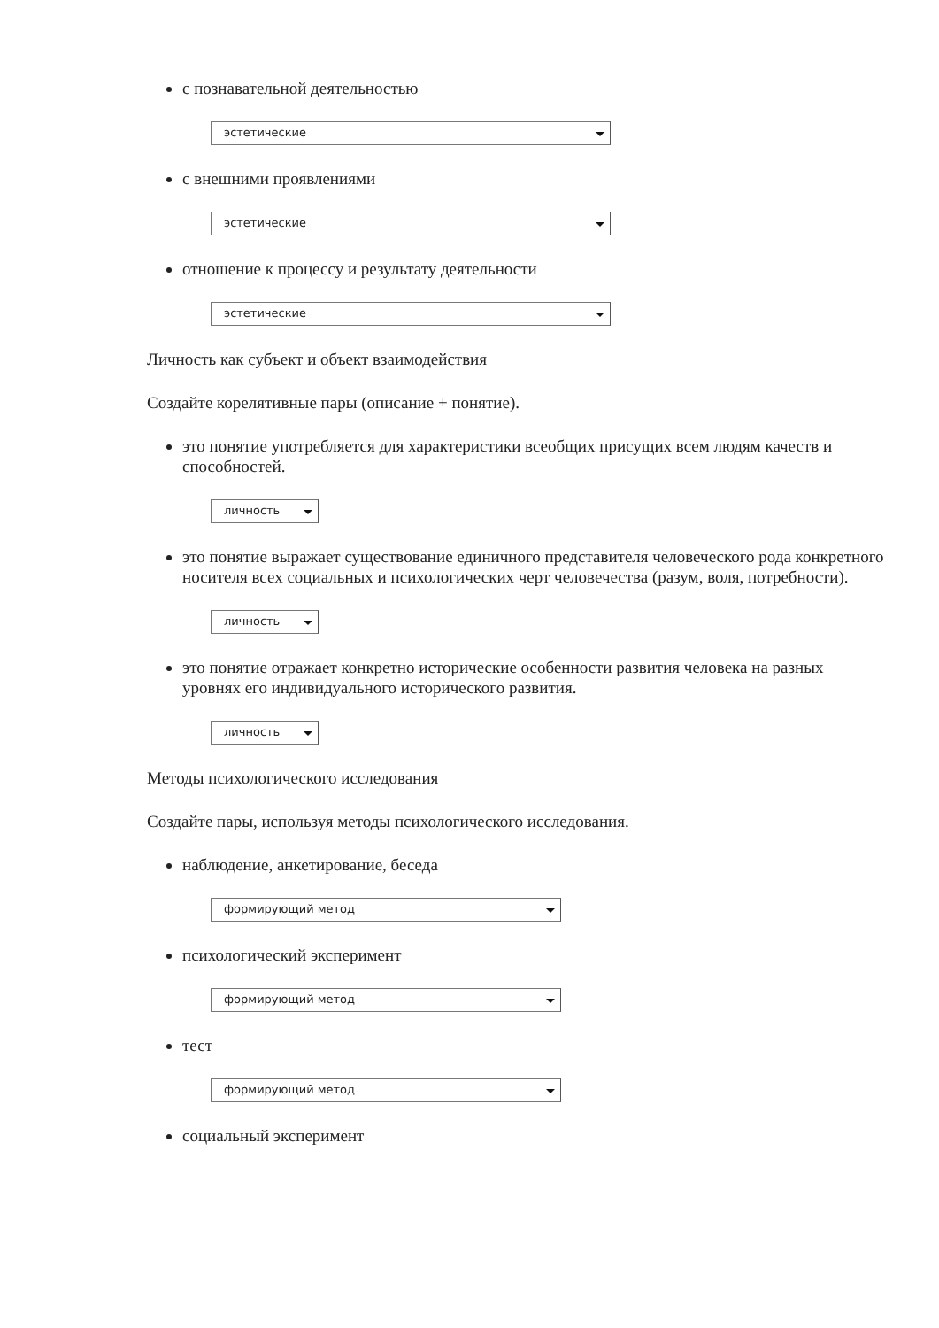с познавательной деятельностью
эстетические
с внешними проявлениями
эстетические
отношение к процессу и результату деятельности
эстетические
Личность как субъект и объект взаимодействия
Создайте корелятивные пары (описание + понятие).
это понятие употребляется для характеристики всеобщих присущих всем людям качеств и способностей.
личность
это понятие выражает существование единичного представителя человеческого рода конкретного носителя всех социальных и психологических черт человечества (разум, воля, потребности).
личность
это понятие отражает конкретно исторические особенности развития человека на разных уровнях его индивидуального исторического развития.
личность
Методы психологического исследования
Создайте пары, используя методы психологического исследования.
наблюдение, анкетирование, беседа
формирующий метод
психологический эксперимент
формирующий метод
тест
формирующий метод
социальный эксперимент